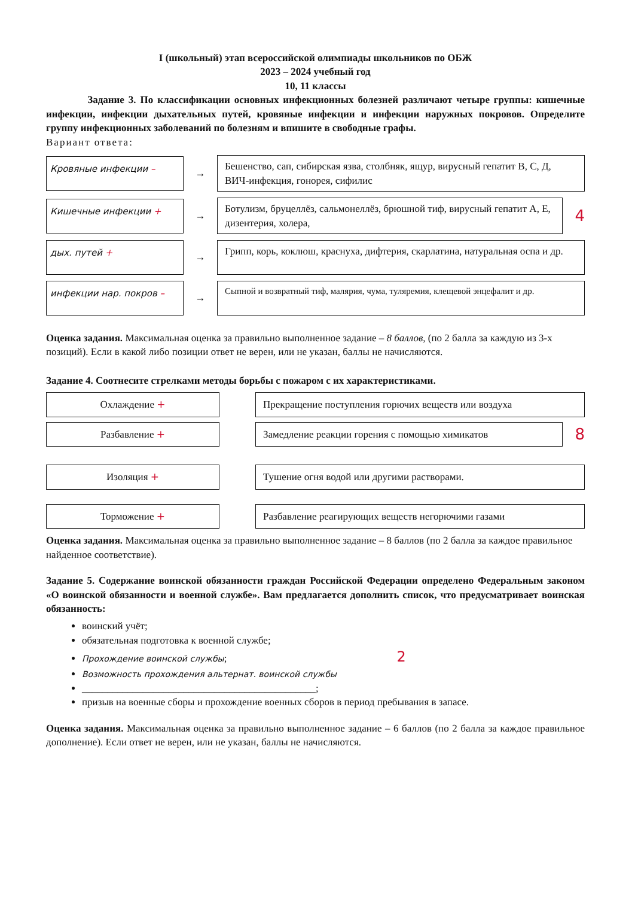I (школьный) этап всероссийской олимпиады школьников по ОБЖ
2023 – 2024 учебный год
10, 11 классы
Задание 3. По классификации основных инфекционных болезней различают четыре группы: кишечные инфекции, инфекции дыхательных путей, кровяные инфекции и инфекции наружных покровов. Определите группу инфекционных заболеваний по болезням и впишите в свободные графы.
Вариант ответа:
Кровяные инфекции –
→
Бешенство, сап, сибирская язва, столбняк, ящур, вирусный гепатит В, С, Д, ВИЧ-инфекция, гонорея, сифилис
Кишечные инфекции +
→
Ботулизм, бруцеллёз, сальмонеллёз, брюшной тиф, вирусный гепатит А, Е, дизентерия, холера,
4
дых. путей +
→
Грипп, корь, коклюш, краснуха, дифтерия, скарлатина, натуральная оспа и др.
инфекции нар. покров –
→
Сыпной и возвратный тиф, малярия, чума, туляремия, клещевой энцефалит и др.
Оценка задания. Максимальная оценка за правильно выполненное задание – 8 баллов, (по 2 балла за каждую из 3-х позиций). Если в какой либо позиции ответ не верен, или не указан, баллы не начисляются.
Задание 4. Соотнесите стрелками методы борьбы с пожаром с их характеристиками.
Охлаждение +
Прекращение поступления горючих веществ или воздуха
Разбавление +
Замедление реакции горения с помощью химикатов
8
Изоляция +
Тушение огня водой или другими растворами.
Торможение +
Разбавление реагирующих веществ негорючими газами
Оценка задания. Максимальная оценка за правильно выполненное задание – 8 баллов (по 2 балла за каждое правильное найденное соответствие).
Задание 5. Содержание воинской обязанности граждан Российской Федерации определено Федеральным законом «О воинской обязанности и военной службе». Вам предлагается дополнить список, что предусматривает воинская обязанность:
воинский учёт;
обязательная подготовка к военной службе;
Прохождение воинской службы; 2
Возможность прохождения альтернат. воинской службы
______________________________________________;
призыв на военные сборы и прохождение военных сборов в период пребывания в запасе.
Оценка задания. Максимальная оценка за правильно выполненное задание – 6 баллов (по 2 балла за каждое правильное дополнение). Если ответ не верен, или не указан, баллы не начисляются.